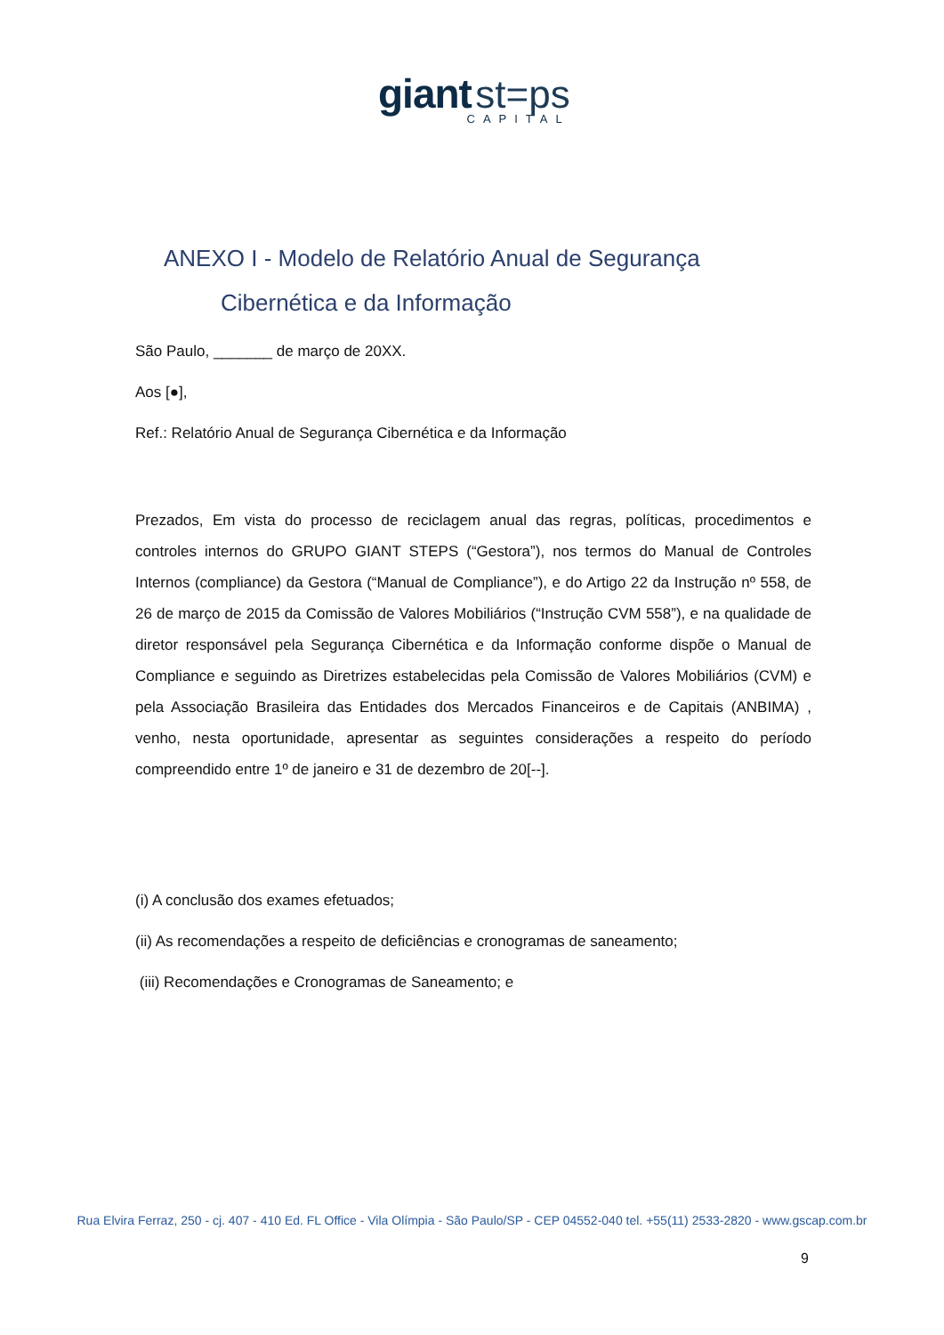giant st=ps
CAPITAL
ANEXO I - Modelo de Relatório Anual de Segurança
Cibernética e da Informação
São Paulo, _______ de março de 20XX.
Aos [●],
Ref.: Relatório Anual de Segurança Cibernética e da Informação
Prezados, Em vista do processo de reciclagem anual das regras, políticas, procedimentos e controles internos do GRUPO GIANT STEPS (“Gestora”), nos termos do Manual de Controles Internos (compliance) da Gestora (“Manual de Compliance”), e do Artigo 22 da Instrução nº 558, de 26 de março de 2015 da Comissão de Valores Mobiliários (“Instrução CVM 558”), e na qualidade de diretor responsável pela Segurança Cibernética e da Informação conforme dispõe o Manual de Compliance e seguindo as Diretrizes estabelecidas pela Comissão de Valores Mobiliários (CVM) e pela Associação Brasileira das Entidades dos Mercados Financeiros e de Capitais (ANBIMA) , venho, nesta oportunidade, apresentar as seguintes considerações a respeito do período compreendido entre 1º de janeiro e 31 de dezembro de 20[--].
(i) A conclusão dos exames efetuados;
(ii) As recomendações a respeito de deficiências e cronogramas de saneamento;
(iii) Recomendações e Cronogramas de Saneamento; e
Rua Elvira Ferraz, 250 - cj. 407 - 410 Ed. FL Office - Vila Olímpia - São Paulo/SP - CEP 04552-040 tel. +55(11) 2533-2820 - www.gscap.com.br
9